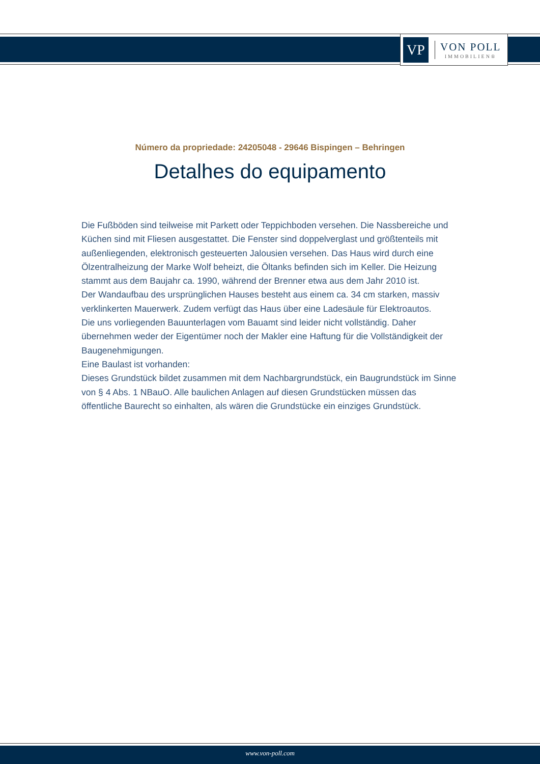VP
VON POLL
IMMOBILIEN®
Número da propriedade: 24205048 - 29646 Bispingen – Behringen
Detalhes do equipamento
Die Fußböden sind teilweise mit Parkett oder Teppichboden versehen. Die Nassbereiche und Küchen sind mit Fliesen ausgestattet. Die Fenster sind doppelverglast und größtenteils mit außenliegenden, elektronisch gesteuerten Jalousien versehen. Das Haus wird durch eine Ölzentralheizung der Marke Wolf beheizt, die Öltanks befinden sich im Keller. Die Heizung stammt aus dem Baujahr ca. 1990, während der Brenner etwa aus dem Jahr 2010 ist.
Der Wandaufbau des ursprünglichen Hauses besteht aus einem ca. 34 cm starken, massiv verklinkerten Mauerwerk. Zudem verfügt das Haus über eine Ladesäule für Elektroautos.
Die uns vorliegenden Bauunterlagen vom Bauamt sind leider nicht vollständig. Daher übernehmen weder der Eigentümer noch der Makler eine Haftung für die Vollständigkeit der Baugenehmigungen.
Eine Baulast ist vorhanden:
Dieses Grundstück bildet zusammen mit dem Nachbargrundstück, ein Baugrundstück im Sinne von § 4 Abs. 1 NBauO. Alle baulichen Anlagen auf diesen Grundstücken müssen das öffentliche Baurecht so einhalten, als wären die Grundstücke ein einziges Grundstück.
www.von-poll.com